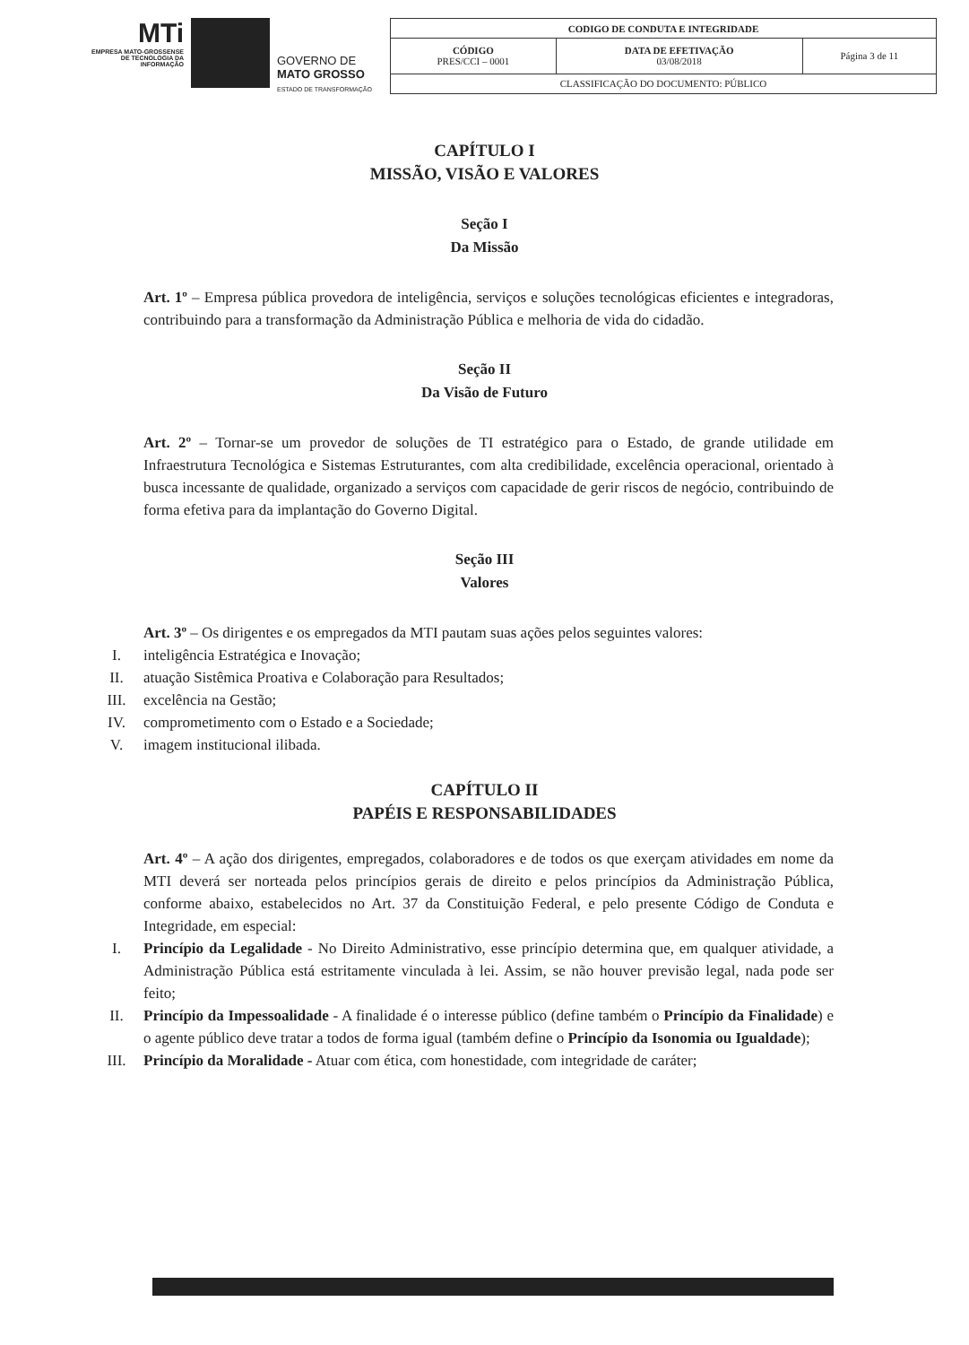MTi
EMPRESA MATO-GROSSENSE
DE TECNOLOGIA DA
INFORMAÇÃO
GOVERNO DE
MATO GROSSO
ESTADO DE TRANSFORMAÇÃO
| CODIGO DE CONDUTA E INTEGRIDADE | | |
| CÓDIGO PRES/CCI – 0001 | DATA DE EFETIVAÇÃO 03/08/2018 | Página 3 de 11 |
| CLASSIFICAÇÃO DO DOCUMENTO: PÚBLICO | | |
CAPÍTULO I
MISSÃO, VISÃO E VALORES
Seção I
Da Missão
Art. 1º – Empresa pública provedora de inteligência, serviços e soluções tecnológicas eficientes e integradoras, contribuindo para a transformação da Administração Pública e melhoria de vida do cidadão.
Seção II
Da Visão de Futuro
Art. 2º – Tornar-se um provedor de soluções de TI estratégico para o Estado, de grande utilidade em Infraestrutura Tecnológica e Sistemas Estruturantes, com alta credibilidade, excelência operacional, orientado à busca incessante de qualidade, organizado a serviços com capacidade de gerir riscos de negócio, contribuindo de forma efetiva para da implantação do Governo Digital.
Seção III
Valores
Art. 3º – Os dirigentes e os empregados da MTI pautam suas ações pelos seguintes valores:
I. inteligência Estratégica e Inovação;
II. atuação Sistêmica Proativa e Colaboração para Resultados;
III. excelência na Gestão;
IV. comprometimento com o Estado e a Sociedade;
V. imagem institucional ilibada.
CAPÍTULO II
PAPÉIS E RESPONSABILIDADES
Art. 4º – A ação dos dirigentes, empregados, colaboradores e de todos os que exerçam atividades em nome da MTI deverá ser norteada pelos princípios gerais de direito e pelos princípios da Administração Pública, conforme abaixo, estabelecidos no Art. 37 da Constituição Federal, e pelo presente Código de Conduta e Integridade, em especial:
I.
Princípio da Legalidade - No Direito Administrativo, esse princípio determina que, em qualquer atividade, a Administração Pública está estritamente vinculada à lei. Assim, se não houver previsão legal, nada pode ser feito;
II.
Princípio da Impessoalidade - A finalidade é o interesse público (define também o Princípio da Finalidade) e o agente público deve tratar a todos de forma igual (também define o Princípio da Isonomia ou Igualdade);
III.
Princípio da Moralidade - Atuar com ética, com honestidade, com integridade de caráter;